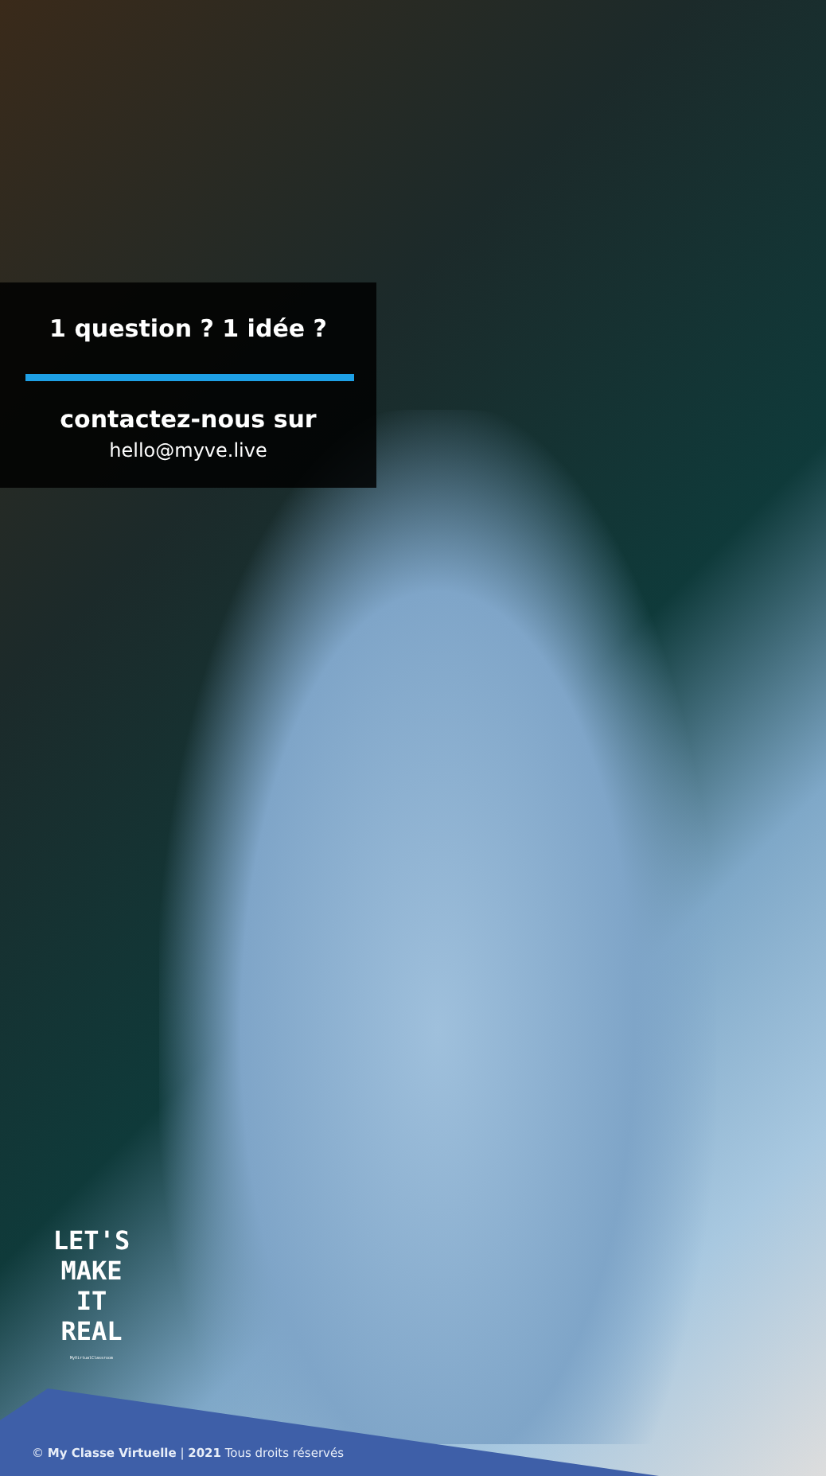1 question ? 1 idée ?
contactez-nous sur
hello@myve.live
LET'S
MAKE
IT
REAL
MyVirtualClassroom
© My Classe Virtuelle | 2021 Tous droits réservés